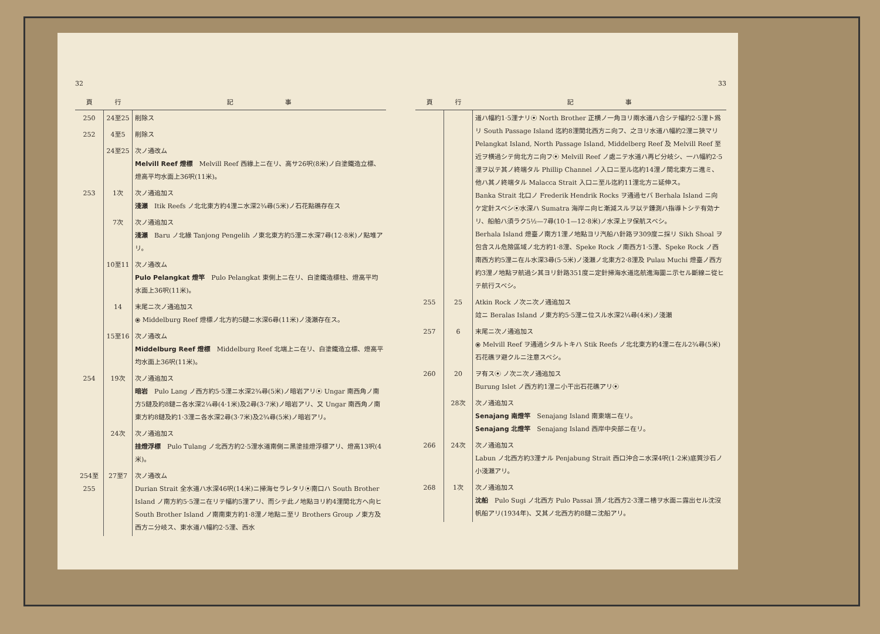32
| 頁 | 行 | 記 事 |
| --- | --- | --- |
| 250 | 24至25 | 削除ス |
| 252 | 4至5 | 削除ス |
| | 24至25 | 次ノ通改ム Melvill Reef 燈標 Melvill Reef 西緣上ニ在リ、高サ26呎(8米)ノ白塗鐵造立標、燈高平均水面上36呎(11米)。 |
| 253 | 1次 | 次ノ通追加ス 淺瀨 Itik Reefs ノ北北東方約4浬ニ水深2¾尋(5米)ノ石花點礁存在ス |
| | 7次 | 次ノ通追加ス 淺瀨 Baru ノ北緣 Tanjong Pengelih ノ東北東方約5浬ニ水深7尋(12·8米)ノ點堆アリ。 |
| | 10至11 | 次ノ通改ム Pulo Pelangkat 燈竿 Pulo Pelangkat 東側上ニ在リ、白塗鐵造標柱、燈高平均水面上36呎(11米)。 |
| | 14 | 末尾ニ次ノ通追加ス ⦿ Middelburg Reef 燈標ノ北方約5鏈ニ水深6尋(11米)ノ淺瀨存在ス。 |
| | 15至16 | 次ノ通改ム Middelburg Reef 燈標 Middelburg Reef 北端上ニ在リ、白塗鐵造立標、燈高平均水面上36呎(11米)。 |
| 254 | 19次 | 次ノ通追加ス 暗岩 Pulo Lang ノ西方約5·5浬ニ水深2¾尋(5米)ノ暗岩アリ⦿ Ungar 南西角ノ南方5鏈及約8鏈ニ各水深2¼尋(4·1米)及2尋(3·7米)ノ暗岩アリ、又 Ungar 南西角ノ南東方約8鏈及約1·3浬ニ各水深2尋(3·7米)及2¾尋(5米)ノ暗岩アリ。 |
| | 24次 | 次ノ通追加ス 挂燈浮標 Pulo Tulang ノ北西方約2·5浬水道南側ニ黑塗挂燈浮標アリ、燈高13呎(4米)。 |
| 254至255 | 27至7 | 次ノ通改ム Durian Strait 全水道ハ水深46呎(14米)ニ掃海セラレタリ⦿南口ハ South Brother Island ノ南方約5·5浬ニ在リテ幅約5浬アリ、而シテ此ノ地點ヨリ約4浬間北方ヘ向ヒ South Brother Island ノ南南東方約1·8浬ノ地點ニ至リ Brothers Group ノ東方及西方ニ分岐ス、東水道ハ幅約2·5浬、西水 |
33
| 頁 | 行 | 記 事 |
| --- | --- | --- |
| | | 道ハ幅約1·5浬ナリ⦿ North Brother 正横ノ一角ヨリ兩水道ハ合シテ幅約2·5浬ト爲リ South Passage Island 迄約8浬間北西方ニ向フ、之ヨリ水道ハ幅約2浬ニ狹マリ Pelangkat Island, North Passage Island, Middelberg Reef 及 Melvill Reef 至近ヲ横過シテ尙北方ニ向フ⦿ Melvill Reef ノ處ニテ水道ハ再ビ分岐シ、一ハ幅約2·5浬ヲ以テ其ノ終端タル Phillip Channel ノ入口ニ至ル迄約14浬ノ間北東方ニ進ミ、他ハ其ノ終端タル Malacca Strait 入口ニ至ル迄約11浬北方ニ延伸ス。 Banka Strait 北口ノ Frederik Hendrik Rocks ヲ通過セバ Berhala Island ニ向ケ定針スベシ⦿水深ハ Sumatra 海岸ニ向ヒ漸減スルヲ以テ鍾測ハ指導トシテ有効ナリ、船舶ハ須ラク5½—7尋(10·1—12·8米)ノ水深上ヲ保航スベシ。 Berhala Island 燈臺ノ南方1浬ノ地點ヨリ汽船ハ針路ヲ309度ニ採リ Sikh Shoal ヲ包含スル危險區域ノ北方約1·8浬、Speke Rock ノ南西方1·5浬、Speke Rock ノ西南西方約5浬ニ在ル水深3尋(5·5米)ノ淺瀨ノ北東方2·8浬及 Pulau Muchi 燈臺ノ西方約3浬ノ地點ヲ航過シ其ヨリ針路351度ニ定針掃海水道迄航進海圖ニ示セル斷線ニ從ヒテ航行スベシ。 |
| 255 | 25 | Atkin Rock ノ次ニ次ノ通追加ス 竝ニ Beralas Island ノ東方約5·5浬ニ位スル水深2¼尋(4米)ノ淺瀨 |
| 257 | 6 | 末尾ニ次ノ通追加ス ⦿ Melvill Reef ヲ通過シタルトキハ Stik Reefs ノ北北東方約4浬ニ在ル2¾尋(5米)石花礁ヲ避クルニ注意スベシ。 |
| 260 | 20 | ヲ有ス⦿ ノ次ニ次ノ通追加ス Burung Islet ノ西方約1浬ニ小干出石花礁アリ⦿ |
| | 28次 | 次ノ通追加ス Senajang 南燈竿 Senajang Island 南東端ニ在リ。 Senajang 北燈竿 Senajang Island 西岸中央部ニ在リ。 |
| 266 | 24次 | 次ノ通追加ス Labun ノ北西方約3浬ナル Penjabung Strait 西口沖合ニ水深4呎(1·2米)底質沙石ノ小淺瀨アリ。 |
| 268 | 1次 | 次ノ通追加ス 沈船 Pulo Sugi ノ北西方 Pulo Passai 頂ノ北西方2·3浬ニ檣ヲ水面ニ露出セル沈沒帆船アリ(1934年)、又其ノ北西方約8鏈ニ沈船アリ。 |